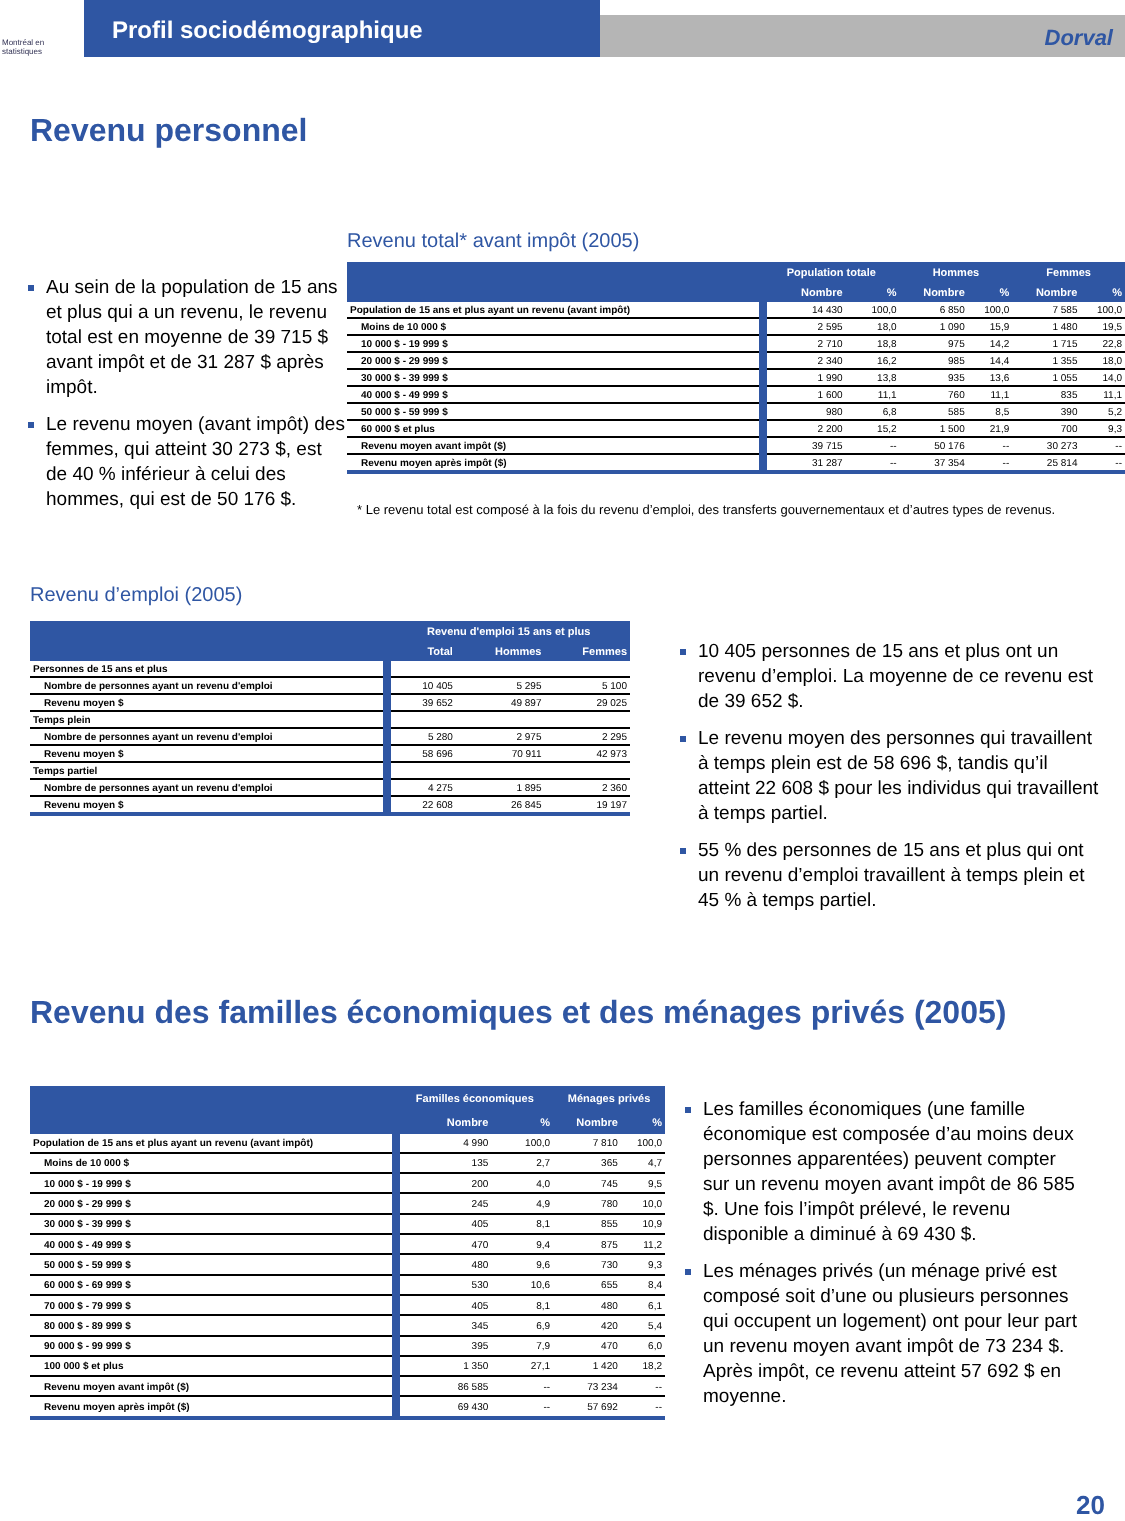Montréal en statistiques
Profil sociodémographique
Dorval
Revenu personnel
Au sein de la population de 15 ans et plus qui a un revenu, le revenu total est en moyenne de 39 715 $ avant impôt et de 31 287 $ après impôt.
Le revenu moyen (avant impôt) des femmes, qui atteint 30 273 $, est de 40 % inférieur à celui des hommes, qui est de 50 176 $.
Revenu total* avant impôt (2005)
| | Population totale | | Hommes | | Femmes | |
| --- | --- | --- | --- | --- | --- | --- |
| | Nombre | % | Nombre | % | Nombre | % |
| Population de 15 ans et plus ayant un revenu (avant impôt) | 14 430 | 100,0 | 6 850 | 100,0 | 7 585 | 100,0 |
| Moins de 10 000 $ | 2 595 | 18,0 | 1 090 | 15,9 | 1 480 | 19,5 |
| 10 000 $ - 19 999 $ | 2 710 | 18,8 | 975 | 14,2 | 1 715 | 22,8 |
| 20 000 $ - 29 999 $ | 2 340 | 16,2 | 985 | 14,4 | 1 355 | 18,0 |
| 30 000 $ - 39 999 $ | 1 990 | 13,8 | 935 | 13,6 | 1 055 | 14,0 |
| 40 000 $ - 49 999 $ | 1 600 | 11,1 | 760 | 11,1 | 835 | 11,1 |
| 50 000 $ - 59 999 $ | 980 | 6,8 | 585 | 8,5 | 390 | 5,2 |
| 60 000 $ et plus | 2 200 | 15,2 | 1 500 | 21,9 | 700 | 9,3 |
| Revenu moyen avant impôt ($) | 39 715 | -- | 50 176 | -- | 30 273 | -- |
| Revenu moyen après impôt ($) | 31 287 | -- | 37 354 | -- | 25 814 | -- |
* Le revenu total est composé à la fois du revenu d’emploi, des transferts gouvernementaux et d’autres types de revenus.
Revenu d’emploi (2005)
| | Revenu d'emploi 15 ans et plus | | |
| --- | --- | --- | --- |
| | Total | Hommes | Femmes |
| Personnes de 15 ans et plus | | | |
| Nombre de personnes ayant un revenu d'emploi | 10 405 | 5 295 | 5 100 |
| Revenu moyen $ | 39 652 | 49 897 | 29 025 |
| Temps plein | | | |
| Nombre de personnes ayant un revenu d'emploi | 5 280 | 2 975 | 2 295 |
| Revenu moyen $ | 58 696 | 70 911 | 42 973 |
| Temps partiel | | | |
| Nombre de personnes ayant un revenu d'emploi | 4 275 | 1 895 | 2 360 |
| Revenu moyen $ | 22 608 | 26 845 | 19 197 |
10 405 personnes de 15 ans et plus ont un revenu d’emploi. La moyenne de ce revenu est de 39 652 $.
Le revenu moyen des personnes qui travaillent à temps plein est de 58 696 $, tandis qu’il atteint 22 608 $ pour les individus qui travaillent à temps partiel.
55 % des personnes de 15 ans et plus qui ont un revenu d’emploi travaillent à temps plein et 45 % à temps partiel.
Revenu des familles économiques et des ménages privés (2005)
| | Familles économiques | | Ménages privés | |
| --- | --- | --- | --- | --- |
| | Nombre | % | Nombre | % |
| Population de 15 ans et plus ayant un revenu (avant impôt) | 4 990 | 100,0 | 7 810 | 100,0 |
| Moins de 10 000 $ | 135 | 2,7 | 365 | 4,7 |
| 10 000 $ - 19 999 $ | 200 | 4,0 | 745 | 9,5 |
| 20 000 $ - 29 999 $ | 245 | 4,9 | 780 | 10,0 |
| 30 000 $ - 39 999 $ | 405 | 8,1 | 855 | 10,9 |
| 40 000 $ - 49 999 $ | 470 | 9,4 | 875 | 11,2 |
| 50 000 $ - 59 999 $ | 480 | 9,6 | 730 | 9,3 |
| 60 000 $ - 69 999 $ | 530 | 10,6 | 655 | 8,4 |
| 70 000 $ - 79 999 $ | 405 | 8,1 | 480 | 6,1 |
| 80 000 $ - 89 999 $ | 345 | 6,9 | 420 | 5,4 |
| 90 000 $ - 99 999 $ | 395 | 7,9 | 470 | 6,0 |
| 100 000 $ et plus | 1 350 | 27,1 | 1 420 | 18,2 |
| Revenu moyen avant impôt ($) | 86 585 | -- | 73 234 | -- |
| Revenu moyen après impôt ($) | 69 430 | -- | 57 692 | -- |
Les familles économiques (une famille économique est composée d’au moins deux personnes apparentées) peuvent compter sur un revenu moyen avant impôt de 86 585 $. Une fois l’impôt prélevé, le revenu disponible a diminué à 69 430 $.
Les ménages privés (un ménage privé est composé soit d’une ou plusieurs personnes qui occupent un logement) ont pour leur part un revenu moyen avant impôt de 73 234 $. Après impôt, ce revenu atteint 57 692 $ en moyenne.
20